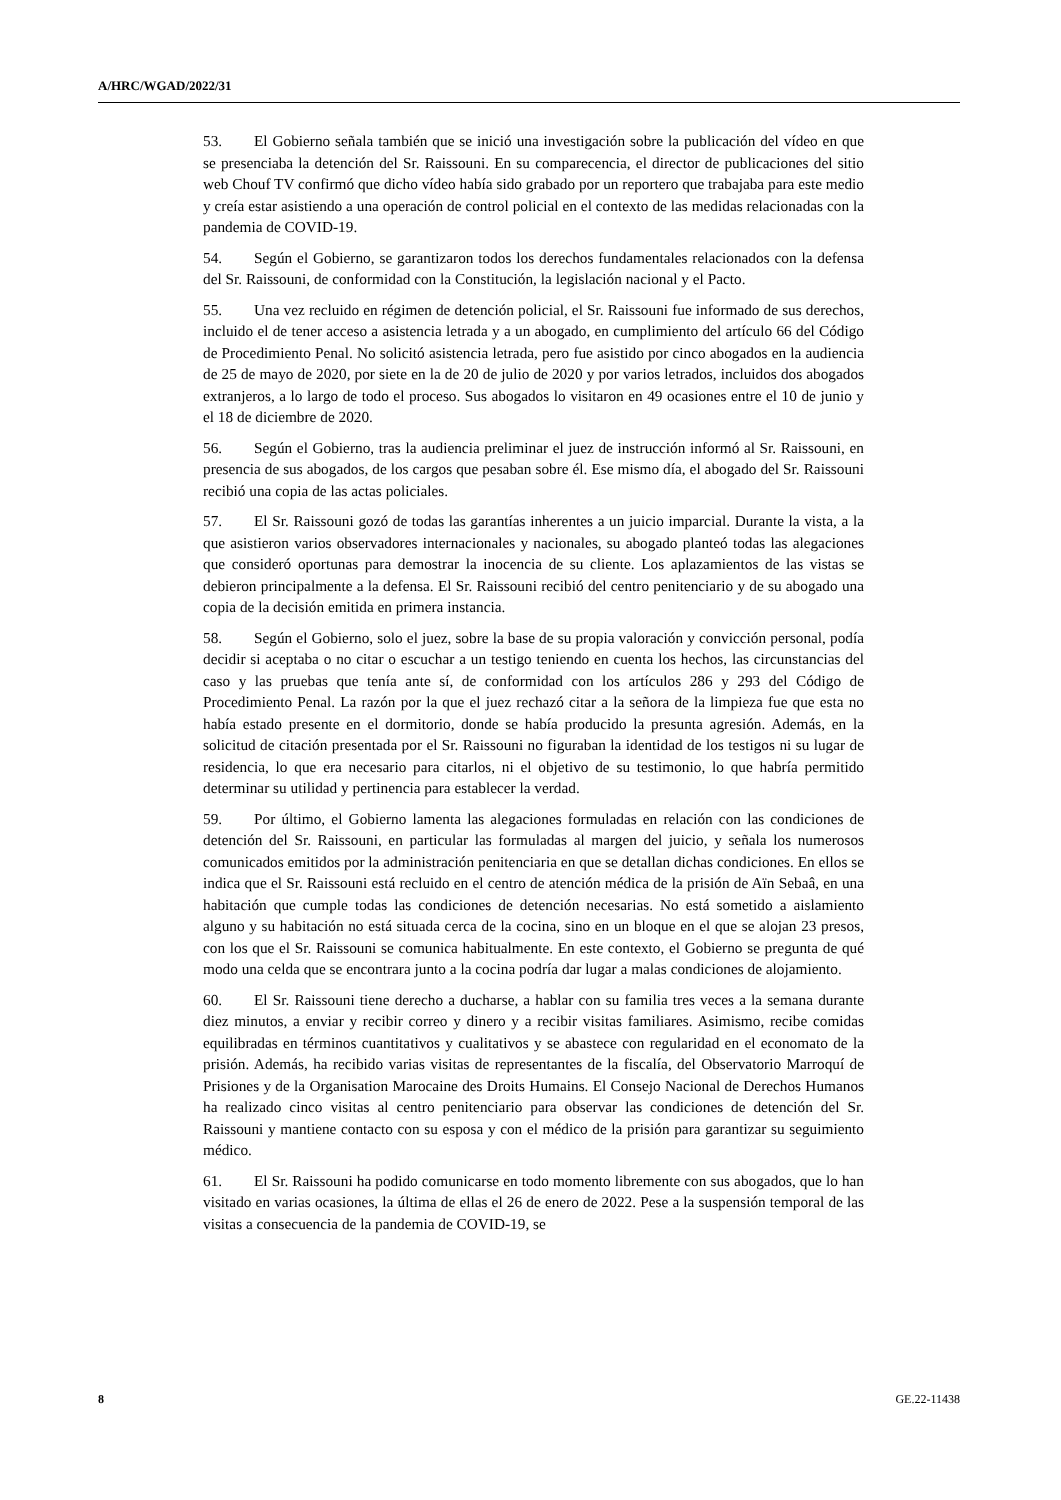A/HRC/WGAD/2022/31
53. El Gobierno señala también que se inició una investigación sobre la publicación del vídeo en que se presenciaba la detención del Sr. Raissouni. En su comparecencia, el director de publicaciones del sitio web Chouf TV confirmó que dicho vídeo había sido grabado por un reportero que trabajaba para este medio y creía estar asistiendo a una operación de control policial en el contexto de las medidas relacionadas con la pandemia de COVID-19.
54. Según el Gobierno, se garantizaron todos los derechos fundamentales relacionados con la defensa del Sr. Raissouni, de conformidad con la Constitución, la legislación nacional y el Pacto.
55. Una vez recluido en régimen de detención policial, el Sr. Raissouni fue informado de sus derechos, incluido el de tener acceso a asistencia letrada y a un abogado, en cumplimiento del artículo 66 del Código de Procedimiento Penal. No solicitó asistencia letrada, pero fue asistido por cinco abogados en la audiencia de 25 de mayo de 2020, por siete en la de 20 de julio de 2020 y por varios letrados, incluidos dos abogados extranjeros, a lo largo de todo el proceso. Sus abogados lo visitaron en 49 ocasiones entre el 10 de junio y el 18 de diciembre de 2020.
56. Según el Gobierno, tras la audiencia preliminar el juez de instrucción informó al Sr. Raissouni, en presencia de sus abogados, de los cargos que pesaban sobre él. Ese mismo día, el abogado del Sr. Raissouni recibió una copia de las actas policiales.
57. El Sr. Raissouni gozó de todas las garantías inherentes a un juicio imparcial. Durante la vista, a la que asistieron varios observadores internacionales y nacionales, su abogado planteó todas las alegaciones que consideró oportunas para demostrar la inocencia de su cliente. Los aplazamientos de las vistas se debieron principalmente a la defensa. El Sr. Raissouni recibió del centro penitenciario y de su abogado una copia de la decisión emitida en primera instancia.
58. Según el Gobierno, solo el juez, sobre la base de su propia valoración y convicción personal, podía decidir si aceptaba o no citar o escuchar a un testigo teniendo en cuenta los hechos, las circunstancias del caso y las pruebas que tenía ante sí, de conformidad con los artículos 286 y 293 del Código de Procedimiento Penal. La razón por la que el juez rechazó citar a la señora de la limpieza fue que esta no había estado presente en el dormitorio, donde se había producido la presunta agresión. Además, en la solicitud de citación presentada por el Sr. Raissouni no figuraban la identidad de los testigos ni su lugar de residencia, lo que era necesario para citarlos, ni el objetivo de su testimonio, lo que habría permitido determinar su utilidad y pertinencia para establecer la verdad.
59. Por último, el Gobierno lamenta las alegaciones formuladas en relación con las condiciones de detención del Sr. Raissouni, en particular las formuladas al margen del juicio, y señala los numerosos comunicados emitidos por la administración penitenciaria en que se detallan dichas condiciones. En ellos se indica que el Sr. Raissouni está recluido en el centro de atención médica de la prisión de Aïn Sebaâ, en una habitación que cumple todas las condiciones de detención necesarias. No está sometido a aislamiento alguno y su habitación no está situada cerca de la cocina, sino en un bloque en el que se alojan 23 presos, con los que el Sr. Raissouni se comunica habitualmente. En este contexto, el Gobierno se pregunta de qué modo una celda que se encontrara junto a la cocina podría dar lugar a malas condiciones de alojamiento.
60. El Sr. Raissouni tiene derecho a ducharse, a hablar con su familia tres veces a la semana durante diez minutos, a enviar y recibir correo y dinero y a recibir visitas familiares. Asimismo, recibe comidas equilibradas en términos cuantitativos y cualitativos y se abastece con regularidad en el economato de la prisión. Además, ha recibido varias visitas de representantes de la fiscalía, del Observatorio Marroquí de Prisiones y de la Organisation Marocaine des Droits Humains. El Consejo Nacional de Derechos Humanos ha realizado cinco visitas al centro penitenciario para observar las condiciones de detención del Sr. Raissouni y mantiene contacto con su esposa y con el médico de la prisión para garantizar su seguimiento médico.
61. El Sr. Raissouni ha podido comunicarse en todo momento libremente con sus abogados, que lo han visitado en varias ocasiones, la última de ellas el 26 de enero de 2022. Pese a la suspensión temporal de las visitas a consecuencia de la pandemia de COVID-19, se
8 GE.22-11438